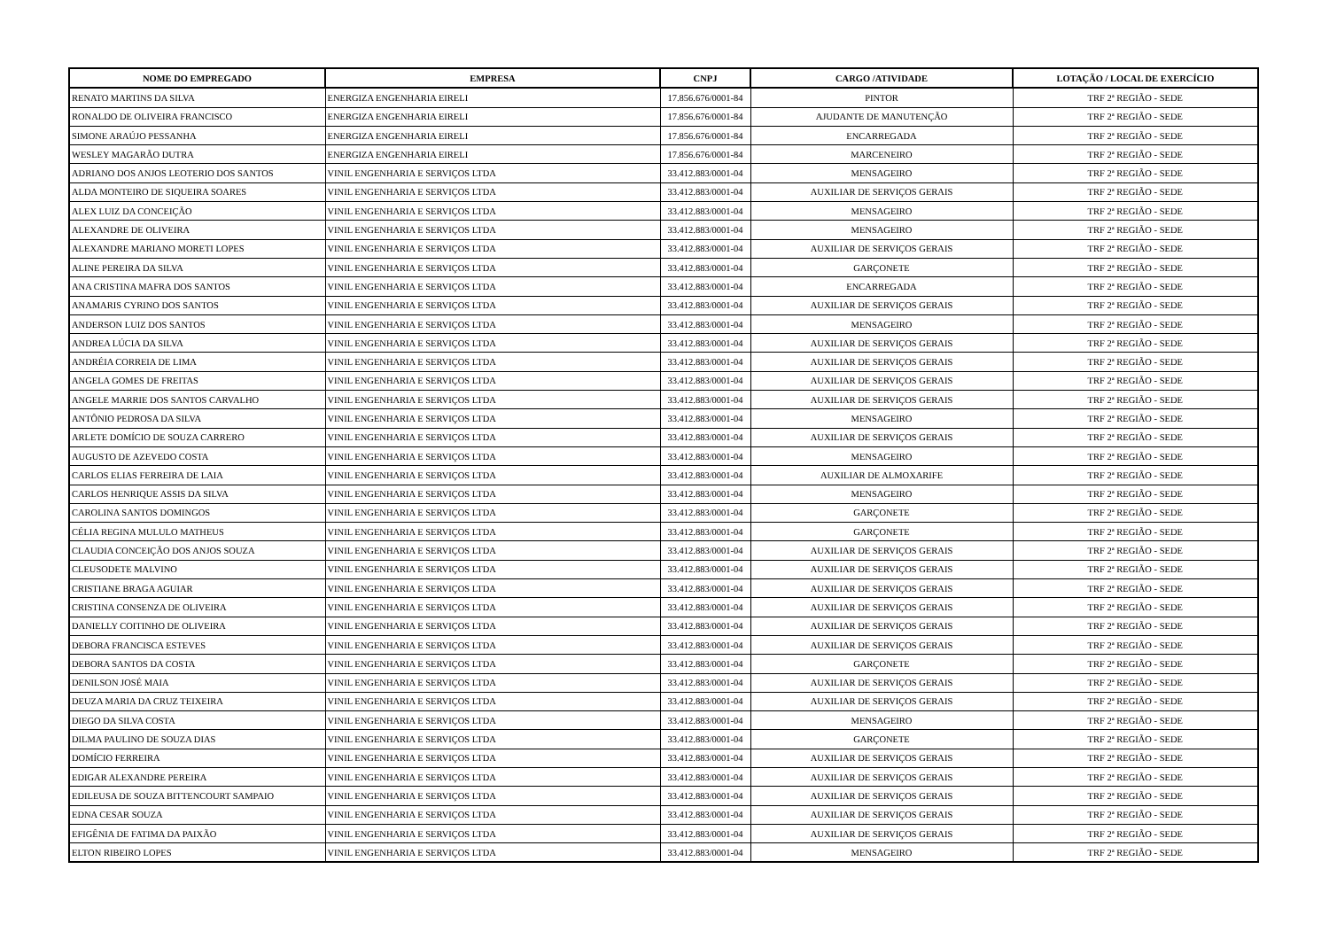| NOME DO EMPREGADO | EMPRESA | CNPJ | CARGO /ATIVIDADE | LOTAÇÃO / LOCAL DE EXERCÍCIO |
| --- | --- | --- | --- | --- |
| RENATO MARTINS DA SILVA | ENERGIZA ENGENHARIA EIRELI | 17.856.676/0001-84 | PINTOR | TRF 2ª REGIÃO - SEDE |
| RONALDO DE OLIVEIRA FRANCISCO | ENERGIZA ENGENHARIA EIRELI | 17.856.676/0001-84 | AJUDANTE DE MANUTENÇÃO | TRF 2ª REGIÃO - SEDE |
| SIMONE ARAÚJO PESSANHA | ENERGIZA ENGENHARIA EIRELI | 17.856.676/0001-84 | ENCARREGADA | TRF 2ª REGIÃO - SEDE |
| WESLEY MAGARÃO DUTRA | ENERGIZA ENGENHARIA EIRELI | 17.856.676/0001-84 | MARCENEIRO | TRF 2ª REGIÃO - SEDE |
| ADRIANO DOS ANJOS LEOTERIO DOS SANTOS | VINIL ENGENHARIA E SERVIÇOS LTDA | 33.412.883/0001-04 | MENSAGEIRO | TRF 2ª REGIÃO - SEDE |
| ALDA MONTEIRO DE SIQUEIRA SOARES | VINIL ENGENHARIA E SERVIÇOS LTDA | 33.412.883/0001-04 | AUXILIAR DE SERVIÇOS GERAIS | TRF 2ª REGIÃO - SEDE |
| ALEX LUIZ DA CONCEIÇÃO | VINIL ENGENHARIA E SERVIÇOS LTDA | 33.412.883/0001-04 | MENSAGEIRO | TRF 2ª REGIÃO - SEDE |
| ALEXANDRE DE OLIVEIRA | VINIL ENGENHARIA E SERVIÇOS LTDA | 33.412.883/0001-04 | MENSAGEIRO | TRF 2ª REGIÃO - SEDE |
| ALEXANDRE MARIANO MORETI LOPES | VINIL ENGENHARIA E SERVIÇOS LTDA | 33.412.883/0001-04 | AUXILIAR DE SERVIÇOS GERAIS | TRF 2ª REGIÃO - SEDE |
| ALINE PEREIRA DA SILVA | VINIL ENGENHARIA E SERVIÇOS LTDA | 33.412.883/0001-04 | GARÇONETE | TRF 2ª REGIÃO - SEDE |
| ANA CRISTINA MAFRA DOS SANTOS | VINIL ENGENHARIA E SERVIÇOS LTDA | 33.412.883/0001-04 | ENCARREGADA | TRF 2ª REGIÃO - SEDE |
| ANAMARIS CYRINO DOS SANTOS | VINIL ENGENHARIA E SERVIÇOS LTDA | 33.412.883/0001-04 | AUXILIAR DE SERVIÇOS GERAIS | TRF 2ª REGIÃO - SEDE |
| ANDERSON LUIZ DOS SANTOS | VINIL ENGENHARIA E SERVIÇOS LTDA | 33.412.883/0001-04 | MENSAGEIRO | TRF 2ª REGIÃO - SEDE |
| ANDREA LÚCIA DA SILVA | VINIL ENGENHARIA E SERVIÇOS LTDA | 33.412.883/0001-04 | AUXILIAR DE SERVIÇOS GERAIS | TRF 2ª REGIÃO - SEDE |
| ANDRÉIA CORREIA DE LIMA | VINIL ENGENHARIA E SERVIÇOS LTDA | 33.412.883/0001-04 | AUXILIAR DE SERVIÇOS GERAIS | TRF 2ª REGIÃO - SEDE |
| ANGELA GOMES DE FREITAS | VINIL ENGENHARIA E SERVIÇOS LTDA | 33.412.883/0001-04 | AUXILIAR DE SERVIÇOS GERAIS | TRF 2ª REGIÃO - SEDE |
| ANGELE MARRIE DOS SANTOS CARVALHO | VINIL ENGENHARIA E SERVIÇOS LTDA | 33.412.883/0001-04 | AUXILIAR DE SERVIÇOS GERAIS | TRF 2ª REGIÃO - SEDE |
| ANTÔNIO PEDROSA DA SILVA | VINIL ENGENHARIA E SERVIÇOS LTDA | 33.412.883/0001-04 | MENSAGEIRO | TRF 2ª REGIÃO - SEDE |
| ARLETE DOMÍCIO DE SOUZA CARRERO | VINIL ENGENHARIA E SERVIÇOS LTDA | 33.412.883/0001-04 | AUXILIAR DE SERVIÇOS GERAIS | TRF 2ª REGIÃO - SEDE |
| AUGUSTO DE AZEVEDO COSTA | VINIL ENGENHARIA E SERVIÇOS LTDA | 33.412.883/0001-04 | MENSAGEIRO | TRF 2ª REGIÃO - SEDE |
| CARLOS ELIAS FERREIRA DE LAIA | VINIL ENGENHARIA E SERVIÇOS LTDA | 33.412.883/0001-04 | AUXILIAR DE ALMOXARIFE | TRF 2ª REGIÃO - SEDE |
| CARLOS HENRIQUE ASSIS DA SILVA | VINIL ENGENHARIA E SERVIÇOS LTDA | 33.412.883/0001-04 | MENSAGEIRO | TRF 2ª REGIÃO - SEDE |
| CAROLINA SANTOS DOMINGOS | VINIL ENGENHARIA E SERVIÇOS LTDA | 33.412.883/0001-04 | GARÇONETE | TRF 2ª REGIÃO - SEDE |
| CÉLIA REGINA MULULO MATHEUS | VINIL ENGENHARIA E SERVIÇOS LTDA | 33.412.883/0001-04 | GARÇONETE | TRF 2ª REGIÃO - SEDE |
| CLAUDIA CONCEIÇÃO DOS ANJOS SOUZA | VINIL ENGENHARIA E SERVIÇOS LTDA | 33.412.883/0001-04 | AUXILIAR DE SERVIÇOS GERAIS | TRF 2ª REGIÃO - SEDE |
| CLEUSODETE MALVINO | VINIL ENGENHARIA E SERVIÇOS LTDA | 33.412.883/0001-04 | AUXILIAR DE SERVIÇOS GERAIS | TRF 2ª REGIÃO - SEDE |
| CRISTIANE BRAGA AGUIAR | VINIL ENGENHARIA E SERVIÇOS LTDA | 33.412.883/0001-04 | AUXILIAR DE SERVIÇOS GERAIS | TRF 2ª REGIÃO - SEDE |
| CRISTINA CONSENZA DE OLIVEIRA | VINIL ENGENHARIA E SERVIÇOS LTDA | 33.412.883/0001-04 | AUXILIAR DE SERVIÇOS GERAIS | TRF 2ª REGIÃO - SEDE |
| DANIELLY COITINHO DE OLIVEIRA | VINIL ENGENHARIA E SERVIÇOS LTDA | 33.412.883/0001-04 | AUXILIAR DE SERVIÇOS GERAIS | TRF 2ª REGIÃO - SEDE |
| DEBORA FRANCISCA ESTEVES | VINIL ENGENHARIA E SERVIÇOS LTDA | 33.412.883/0001-04 | AUXILIAR DE SERVIÇOS GERAIS | TRF 2ª REGIÃO - SEDE |
| DEBORA SANTOS DA COSTA | VINIL ENGENHARIA E SERVIÇOS LTDA | 33.412.883/0001-04 | GARÇONETE | TRF 2ª REGIÃO - SEDE |
| DENILSON JOSÉ MAIA | VINIL ENGENHARIA E SERVIÇOS LTDA | 33.412.883/0001-04 | AUXILIAR DE SERVIÇOS GERAIS | TRF 2ª REGIÃO - SEDE |
| DEUZA MARIA DA CRUZ TEIXEIRA | VINIL ENGENHARIA E SERVIÇOS LTDA | 33.412.883/0001-04 | AUXILIAR DE SERVIÇOS GERAIS | TRF 2ª REGIÃO - SEDE |
| DIEGO DA SILVA COSTA | VINIL ENGENHARIA E SERVIÇOS LTDA | 33.412.883/0001-04 | MENSAGEIRO | TRF 2ª REGIÃO - SEDE |
| DILMA PAULINO DE SOUZA DIAS | VINIL ENGENHARIA E SERVIÇOS LTDA | 33.412.883/0001-04 | GARÇONETE | TRF 2ª REGIÃO - SEDE |
| DOMÍCIO FERREIRA | VINIL ENGENHARIA E SERVIÇOS LTDA | 33.412.883/0001-04 | AUXILIAR DE SERVIÇOS GERAIS | TRF 2ª REGIÃO - SEDE |
| EDIGAR ALEXANDRE PEREIRA | VINIL ENGENHARIA E SERVIÇOS LTDA | 33.412.883/0001-04 | AUXILIAR DE SERVIÇOS GERAIS | TRF 2ª REGIÃO - SEDE |
| EDILEUSA DE SOUZA BITTENCOURT SAMPAIO | VINIL ENGENHARIA E SERVIÇOS LTDA | 33.412.883/0001-04 | AUXILIAR DE SERVIÇOS GERAIS | TRF 2ª REGIÃO - SEDE |
| EDNA CESAR SOUZA | VINIL ENGENHARIA E SERVIÇOS LTDA | 33.412.883/0001-04 | AUXILIAR DE SERVIÇOS GERAIS | TRF 2ª REGIÃO - SEDE |
| EFIGÊNIA DE FATIMA DA PAIXÃO | VINIL ENGENHARIA E SERVIÇOS LTDA | 33.412.883/0001-04 | AUXILIAR DE SERVIÇOS GERAIS | TRF 2ª REGIÃO - SEDE |
| ELTON RIBEIRO LOPES | VINIL ENGENHARIA E SERVIÇOS LTDA | 33.412.883/0001-04 | MENSAGEIRO | TRF 2ª REGIÃO - SEDE |